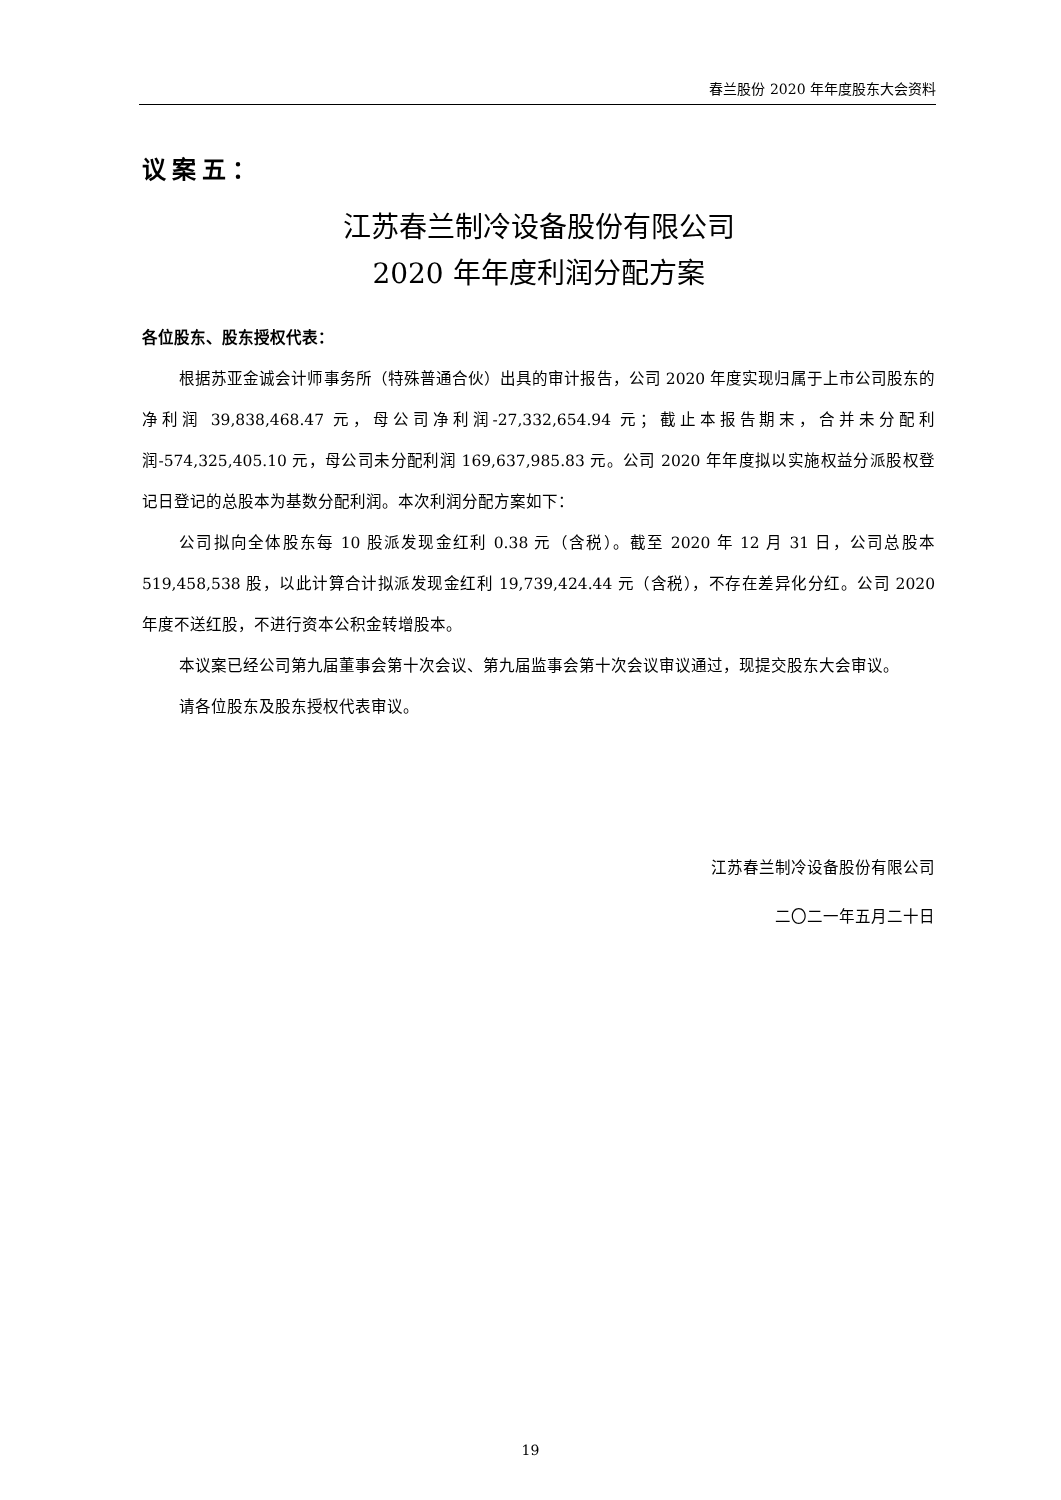春兰股份 2020 年年度股东大会资料
议案五：
江苏春兰制冷设备股份有限公司
2020 年年度利润分配方案
各位股东、股东授权代表：
根据苏亚金诚会计师事务所（特殊普通合伙）出具的审计报告，公司 2020 年度实现归属于上市公司股东的净利润 39,838,468.47 元，母公司净利润-27,332,654.94 元；截止本报告期末，合并未分配利润-574,325,405.10 元，母公司未分配利润 169,637,985.83 元。公司 2020 年年度拟以实施权益分派股权登记日登记的总股本为基数分配利润。本次利润分配方案如下：
公司拟向全体股东每 10 股派发现金红利 0.38 元（含税）。截至 2020 年 12 月 31 日，公司总股本 519,458,538 股，以此计算合计拟派发现金红利 19,739,424.44 元（含税），不存在差异化分红。公司 2020 年度不送红股，不进行资本公积金转增股本。
本议案已经公司第九届董事会第十次会议、第九届监事会第十次会议审议通过，现提交股东大会审议。
请各位股东及股东授权代表审议。
江苏春兰制冷设备股份有限公司
二〇二一年五月二十日
19